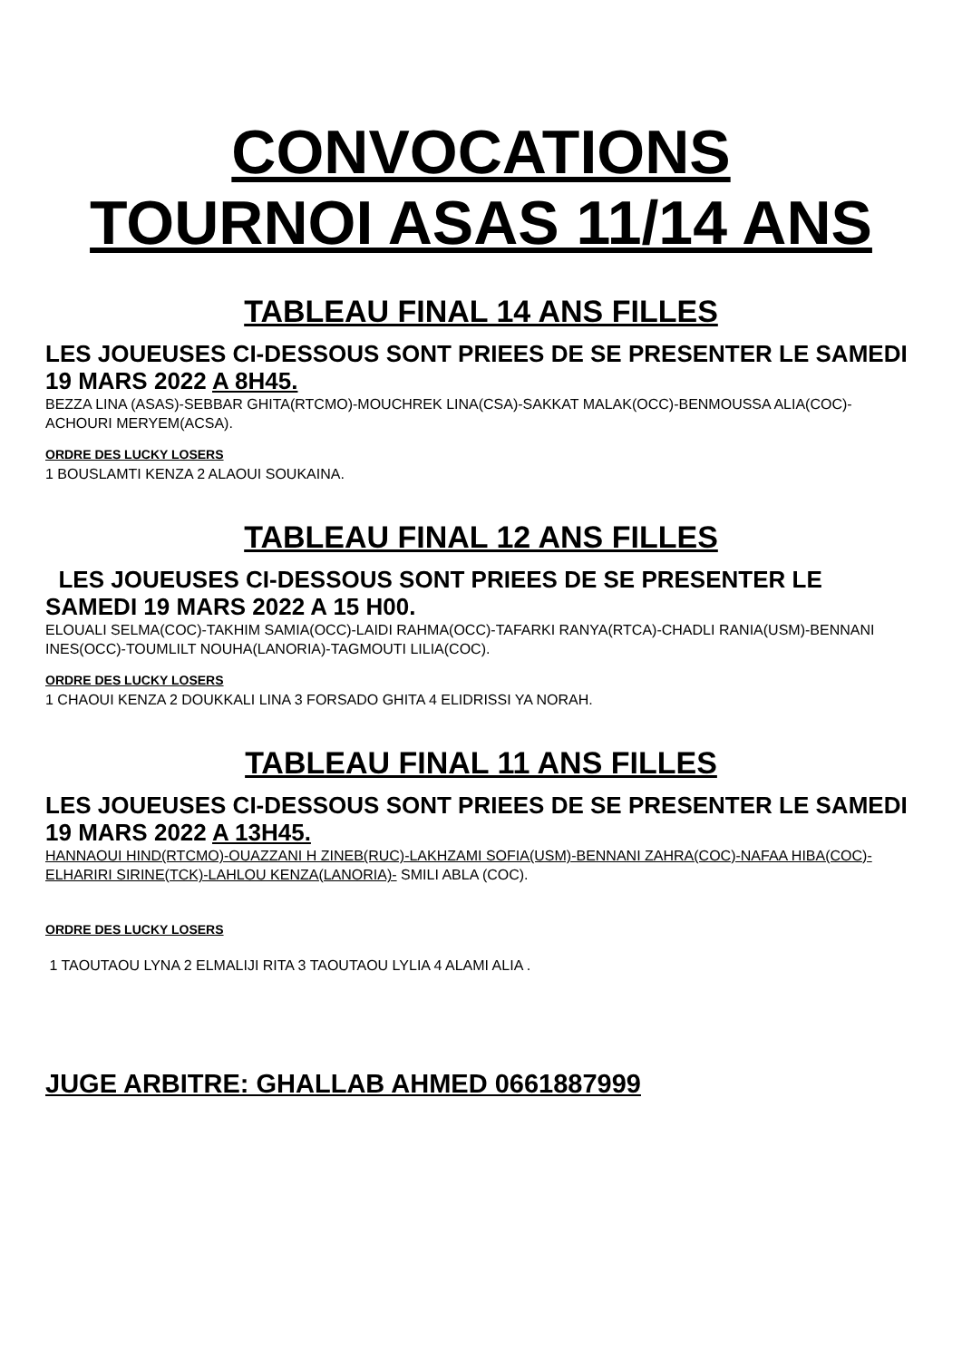CONVOCATIONS
TOURNOI ASAS 11/14 ANS
TABLEAU FINAL 14 ANS FILLES
LES JOUEUSES CI-DESSOUS SONT PRIEES DE SE PRESENTER LE SAMEDI 19 MARS 2022 A 8H45.
BEZZA LINA (ASAS)-SEBBAR GHITA(RTCMO)-MOUCHREK LINA(CSA)-SAKKAT MALAK(OCC)-BENMOUSSA ALIA(COC)-ACHOURI MERYEM(ACSA).
ORDRE DES LUCKY LOSERS
1 BOUSLAMTI KENZA 2 ALAOUI SOUKAINA.
TABLEAU FINAL 12 ANS FILLES
LES JOUEUSES CI-DESSOUS SONT PRIEES DE SE PRESENTER LE SAMEDI 19 MARS 2022 A 15 H00.
ELOUALI SELMA(COC)-TAKHIM SAMIA(OCC)-LAIDI RAHMA(OCC)-TAFARKI RANYA(RTCA)-CHADLI RANIA(USM)-BENNANI INES(OCC)-TOUMLILT NOUHA(LANORIA)-TAGMOUTI LILIA(COC).
ORDRE DES LUCKY LOSERS
1 CHAOUI KENZA 2 DOUKKALI LINA 3 FORSADO GHITA 4 ELIDRISSI YA NORAH.
TABLEAU FINAL 11 ANS FILLES
LES JOUEUSES CI-DESSOUS SONT PRIEES DE SE PRESENTER LE SAMEDI 19 MARS 2022 A 13H45.
HANNAOUI HIND(RTCMO)-OUAZZANI H ZINEB(RUC)-LAKHZAMI SOFIA(USM)-BENNANI ZAHRA(COC)-NAFAA HIBA(COC)-ELHARIRI SIRINE(TCK)-LAHLOU KENZA(LANORIA)- SMILI ABLA (COC).
ORDRE DES LUCKY LOSERS
1 TAOUTAOU LYNA 2 ELMALIJI RITA 3 TAOUTAOU LYLIA 4 ALAMI ALIA .
JUGE ARBITRE: GHALLAB AHMED 0661887999